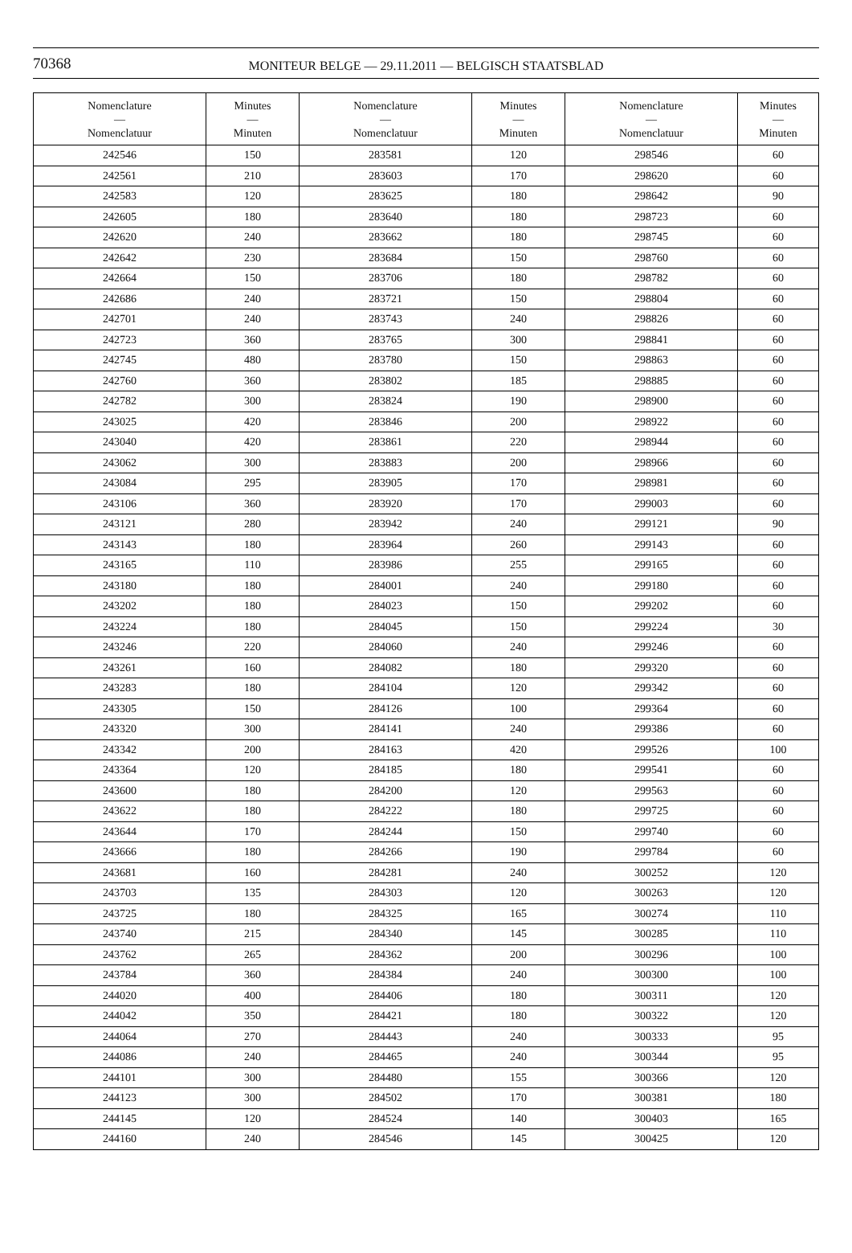70368 MONITEUR BELGE — 29.11.2011 — BELGISCH STAATSBLAD
| Nomenclature — Nomenclatuur | Minutes — Minuten | Nomenclature — Nomenclatuur | Minutes — Minuten | Nomenclature — Nomenclatuur | Minutes — Minuten |
| --- | --- | --- | --- | --- | --- |
| 242546 | 150 | 283581 | 120 | 298546 | 60 |
| 242561 | 210 | 283603 | 170 | 298620 | 60 |
| 242583 | 120 | 283625 | 180 | 298642 | 90 |
| 242605 | 180 | 283640 | 180 | 298723 | 60 |
| 242620 | 240 | 283662 | 180 | 298745 | 60 |
| 242642 | 230 | 283684 | 150 | 298760 | 60 |
| 242664 | 150 | 283706 | 180 | 298782 | 60 |
| 242686 | 240 | 283721 | 150 | 298804 | 60 |
| 242701 | 240 | 283743 | 240 | 298826 | 60 |
| 242723 | 360 | 283765 | 300 | 298841 | 60 |
| 242745 | 480 | 283780 | 150 | 298863 | 60 |
| 242760 | 360 | 283802 | 185 | 298885 | 60 |
| 242782 | 300 | 283824 | 190 | 298900 | 60 |
| 243025 | 420 | 283846 | 200 | 298922 | 60 |
| 243040 | 420 | 283861 | 220 | 298944 | 60 |
| 243062 | 300 | 283883 | 200 | 298966 | 60 |
| 243084 | 295 | 283905 | 170 | 298981 | 60 |
| 243106 | 360 | 283920 | 170 | 299003 | 60 |
| 243121 | 280 | 283942 | 240 | 299121 | 90 |
| 243143 | 180 | 283964 | 260 | 299143 | 60 |
| 243165 | 110 | 283986 | 255 | 299165 | 60 |
| 243180 | 180 | 284001 | 240 | 299180 | 60 |
| 243202 | 180 | 284023 | 150 | 299202 | 60 |
| 243224 | 180 | 284045 | 150 | 299224 | 30 |
| 243246 | 220 | 284060 | 240 | 299246 | 60 |
| 243261 | 160 | 284082 | 180 | 299320 | 60 |
| 243283 | 180 | 284104 | 120 | 299342 | 60 |
| 243305 | 150 | 284126 | 100 | 299364 | 60 |
| 243320 | 300 | 284141 | 240 | 299386 | 60 |
| 243342 | 200 | 284163 | 420 | 299526 | 100 |
| 243364 | 120 | 284185 | 180 | 299541 | 60 |
| 243600 | 180 | 284200 | 120 | 299563 | 60 |
| 243622 | 180 | 284222 | 180 | 299725 | 60 |
| 243644 | 170 | 284244 | 150 | 299740 | 60 |
| 243666 | 180 | 284266 | 190 | 299784 | 60 |
| 243681 | 160 | 284281 | 240 | 300252 | 120 |
| 243703 | 135 | 284303 | 120 | 300263 | 120 |
| 243725 | 180 | 284325 | 165 | 300274 | 110 |
| 243740 | 215 | 284340 | 145 | 300285 | 110 |
| 243762 | 265 | 284362 | 200 | 300296 | 100 |
| 243784 | 360 | 284384 | 240 | 300300 | 100 |
| 244020 | 400 | 284406 | 180 | 300311 | 120 |
| 244042 | 350 | 284421 | 180 | 300322 | 120 |
| 244064 | 270 | 284443 | 240 | 300333 | 95 |
| 244086 | 240 | 284465 | 240 | 300344 | 95 |
| 244101 | 300 | 284480 | 155 | 300366 | 120 |
| 244123 | 300 | 284502 | 170 | 300381 | 180 |
| 244145 | 120 | 284524 | 140 | 300403 | 165 |
| 244160 | 240 | 284546 | 145 | 300425 | 120 |